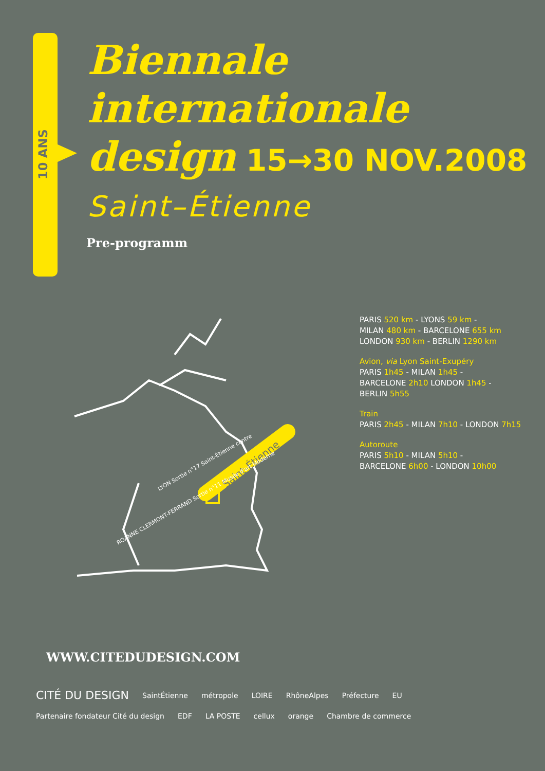10 ANS
Biennale
internationale
design 15→30 NOV.2008
Saint–Étienne
Pre-programm
Saint-Étienne
ROANNE CLERMONT-FERRAND Sortie n°11 Musée d'art Moderne
LYON Sortie n°17 Saint-Étienne centre
PARIS 520 km - LYONS 59 km -
MILAN 480 km - BARCELONE 655 km
LONDON 930 km - BERLIN 1290 km
Avion, via Lyon Saint-Exupéry
PARIS 1h45 - MILAN 1h45 -
BARCELONE 2h10 LONDON 1h45 -
BERLIN 5h55
Train
PARIS 2h45 - MILAN 7h10 - LONDON 7h15
Autoroute
PARIS 5h10 - MILAN 5h10 -
BARCELONE 6h00 - LONDON 10h00
WWW.CITEDUDESIGN.COM
CITÉ DU DESIGN SaintÉtienne métropole LOIRE RhôneAlpes Préfecture EU Partenaire fondateur Cité du design EDF LA POSTE cellux orange Chambre de commerce